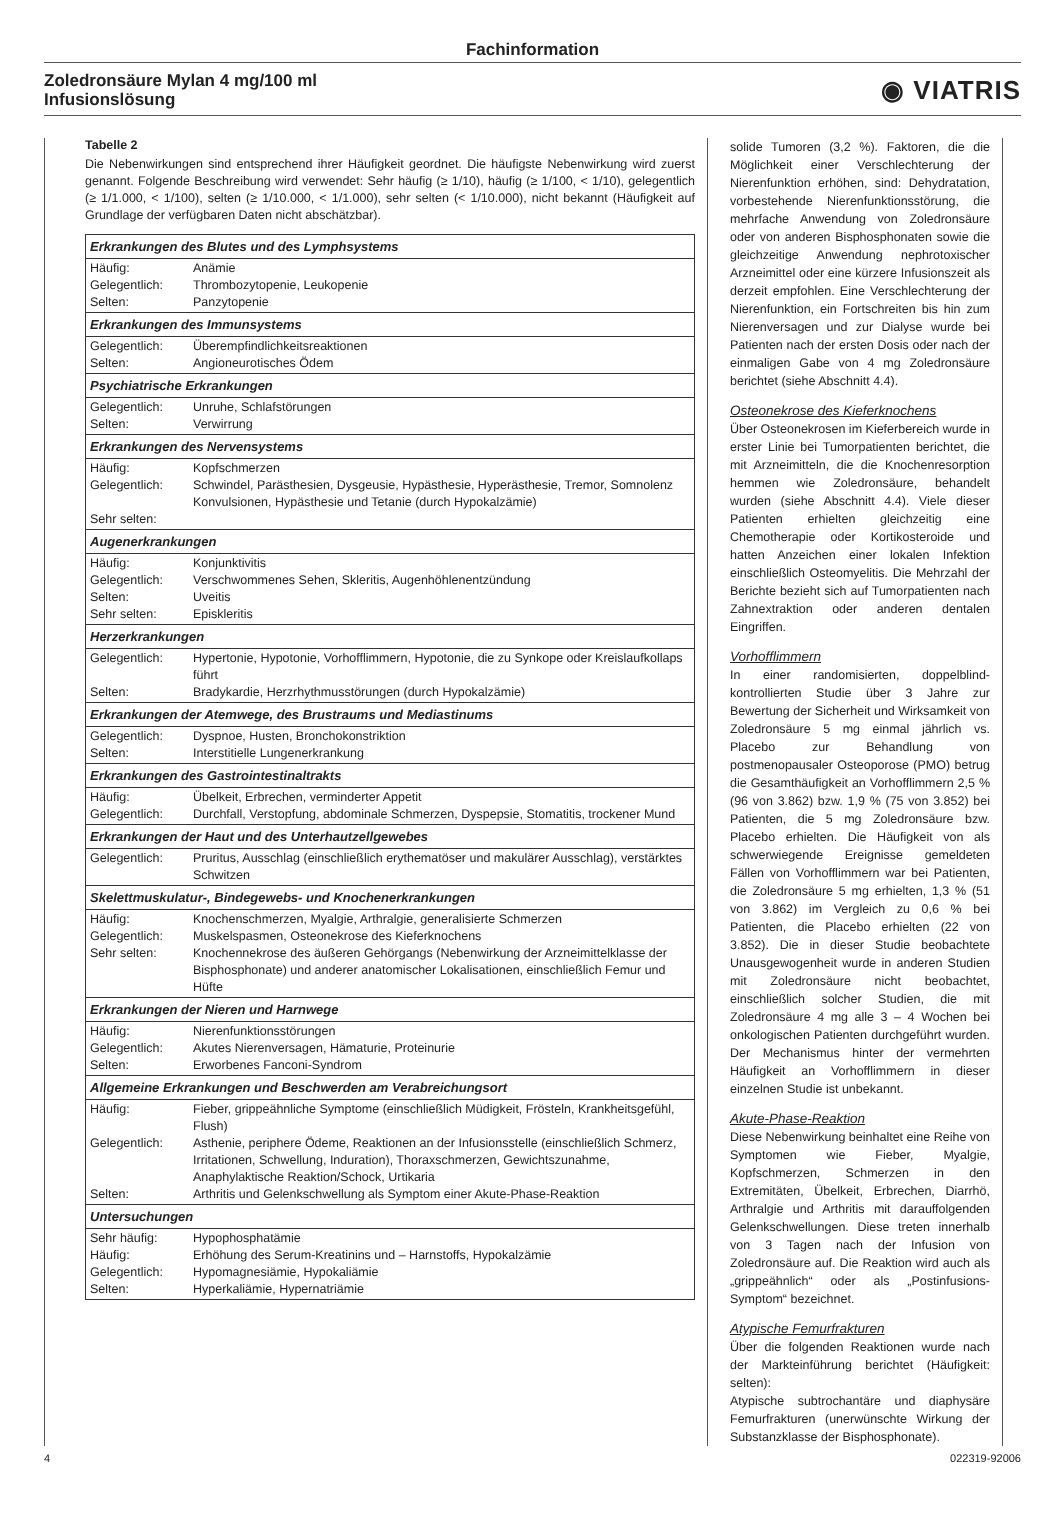Fachinformation
Zoledronsäure Mylan 4 mg/100 ml
Infusionslösung
◉ VIATRIS
Tabelle 2
Die Nebenwirkungen sind entsprechend ihrer Häufigkeit geordnet. Die häufigste Nebenwirkung wird zuerst genannt. Folgende Beschreibung wird verwendet: Sehr häufig (≥ 1/10), häufig (≥ 1/100, < 1/10), gelegentlich (≥ 1/1.000, < 1/100), selten (≥ 1/10.000, < 1/1.000), sehr selten (< 1/10.000), nicht bekannt (Häufigkeit auf Grundlage der verfügbaren Daten nicht abschätzbar).
| Erkrankungen des Blutes und des Lymphsystems | |
| --- | --- |
| Häufig: Gelegentlich: Selten: | Anämie Thrombozytopenie, Leukopenie Panzytopenie |
| Erkrankungen des Immunsystems | |
| Gelegentlich: Selten: | Überempfindlichkeitsreaktionen Angioneurotisches Ödem |
| Psychiatrische Erkrankungen | |
| Gelegentlich: Selten: | Unruhe, Schlafstörungen Verwirrung |
| Erkrankungen des Nervensystems | |
| Häufig: Gelegentlich: Sehr selten: | Kopfschmerzen Schwindel, Parästhesien, Dysgeusie, Hypästhesie, Hyperästhesie, Tremor, Somnolenz Konvulsionen, Hypästhesie und Tetanie (durch Hypokalzämie) |
| Augenerkrankungen | |
| Häufig: Gelegentlich: Selten: Sehr selten: | Konjunktivitis Verschwommenes Sehen, Skleritis, Augenhöhlenentzündung Uveitis Episkleritis |
| Herzerkrankungen | |
| Gelegentlich: Selten: | Hypertonie, Hypotonie, Vorhofflimmern, Hypotonie, die zu Synkope oder Kreislaufkollaps führt Bradykardie, Herzrhythmusstörungen (durch Hypokalzämie) |
| Erkrankungen der Atemwege, des Brustraums und Mediastinums | |
| Gelegentlich: Selten: | Dyspnoe, Husten, Bronchokonstriktion Interstitielle Lungenerkrankung |
| Erkrankungen des Gastrointestinaltrakts | |
| Häufig: Gelegentlich: | Übelkeit, Erbrechen, verminderter Appetit Durchfall, Verstopfung, abdominale Schmerzen, Dyspepsie, Stomatitis, trockener Mund |
| Erkrankungen der Haut und des Unterhautzellgewebes | |
| Gelegentlich: | Pruritus, Ausschlag (einschließlich erythematöser und makulärer Ausschlag), verstärktes Schwitzen |
| Skelettmuskulatur-, Bindegewebs- und Knochenerkrankungen | |
| Häufig: Gelegentlich: Sehr selten: | Knochenschmerzen, Myalgie, Arthralgie, generalisierte Schmerzen Muskelspasmen, Osteonekrose des Kieferknochens Knochennekrose des äußeren Gehörgangs (Nebenwirkung der Arzneimittelklasse der Bisphosphonate) und anderer anatomischer Lokalisationen, einschließlich Femur und Hüfte |
| Erkrankungen der Nieren und Harnwege | |
| Häufig: Gelegentlich: Selten: | Nierenfunktionsstörungen Akutes Nierenversagen, Hämaturie, Proteinurie Erworbenes Fanconi-Syndrom |
| Allgemeine Erkrankungen und Beschwerden am Verabreichungsort | |
| Häufig: Gelegentlich: Selten: | Fieber, grippeähnliche Symptome (einschließlich Müdigkeit, Frösteln, Krankheitsgefühl, Flush) Asthenie, periphere Ödeme, Reaktionen an der Infusionsstelle (einschließlich Schmerz, Irritationen, Schwellung, Induration), Thoraxschmerzen, Gewichtszunahme, Anaphylaktische Reaktion/Schock, Urtikaria Arthritis und Gelenkschwellung als Symptom einer Akute-Phase-Reaktion |
| Untersuchungen | |
| Sehr häufig: Häufig: Gelegentlich: Selten: | Hypophosphatämie Erhöhung des Serum-Kreatinins und – Harnstoffs, Hypokalzämie Hypomagnesiämie, Hypokaliämie Hyperkaliämie, Hypernatriämie |
solide Tumoren (3,2 %). Faktoren, die die Möglichkeit einer Verschlechterung der Nierenfunktion erhöhen, sind: Dehydratation, vorbestehende Nierenfunktionsstörung, die mehrfache Anwendung von Zoledronsäure oder von anderen Bisphosphonaten sowie die gleichzeitige Anwendung nephrotoxischer Arzneimittel oder eine kürzere Infusionszeit als derzeit empfohlen. Eine Verschlechterung der Nierenfunktion, ein Fortschreiten bis hin zum Nierenversagen und zur Dialyse wurde bei Patienten nach der ersten Dosis oder nach der einmaligen Gabe von 4 mg Zoledronsäure berichtet (siehe Abschnitt 4.4).
Osteonekrose des Kieferknochens
Über Osteonekrosen im Kieferbereich wurde in erster Linie bei Tumorpatienten berichtet, die mit Arzneimitteln, die die Knochenresorption hemmen wie Zoledronsäure, behandelt wurden (siehe Abschnitt 4.4). Viele dieser Patienten erhielten gleichzeitig eine Chemotherapie oder Kortikosteroide und hatten Anzeichen einer lokalen Infektion einschließlich Osteomyelitis. Die Mehrzahl der Berichte bezieht sich auf Tumorpatienten nach Zahnextraktion oder anderen dentalen Eingriffen.
Vorhofflimmern
In einer randomisierten, doppelblind-kontrollierten Studie über 3 Jahre zur Bewertung der Sicherheit und Wirksamkeit von Zoledronsäure 5 mg einmal jährlich vs. Placebo zur Behandlung von postmenopausaler Osteoporose (PMO) betrug die Gesamthäufigkeit an Vorhofflimmern 2,5 % (96 von 3.862) bzw. 1,9 % (75 von 3.852) bei Patienten, die 5 mg Zoledronsäure bzw. Placebo erhielten. Die Häufigkeit von als schwerwiegende Ereignisse gemeldeten Fällen von Vorhofflimmern war bei Patienten, die Zoledronsäure 5 mg erhielten, 1,3 % (51 von 3.862) im Vergleich zu 0,6 % bei Patienten, die Placebo erhielten (22 von 3.852). Die in dieser Studie beobachtete Unausgewogenheit wurde in anderen Studien mit Zoledronsäure nicht beobachtet, einschließlich solcher Studien, die mit Zoledronsäure 4 mg alle 3 – 4 Wochen bei onkologischen Patienten durchgeführt wurden. Der Mechanismus hinter der vermehrten Häufigkeit an Vorhofflimmern in dieser einzelnen Studie ist unbekannt.
Akute-Phase-Reaktion
Diese Nebenwirkung beinhaltet eine Reihe von Symptomen wie Fieber, Myalgie, Kopfschmerzen, Schmerzen in den Extremitäten, Übelkeit, Erbrechen, Diarrhö, Arthralgie und Arthritis mit darauffolgenden Gelenkschwellungen. Diese treten innerhalb von 3 Tagen nach der Infusion von Zoledronsäure auf. Die Reaktion wird auch als „grippeähnlich“ oder als „Postinfusions-Symptom“ bezeichnet.
Atypische Femurfrakturen
Über die folgenden Reaktionen wurde nach der Markteinführung berichtet (Häufigkeit: selten):
Atypische subtrochantäre und diaphysäre Femurfrakturen (unerwünschte Wirkung der Substanzklasse der Bisphosphonate).
4 022319-92006